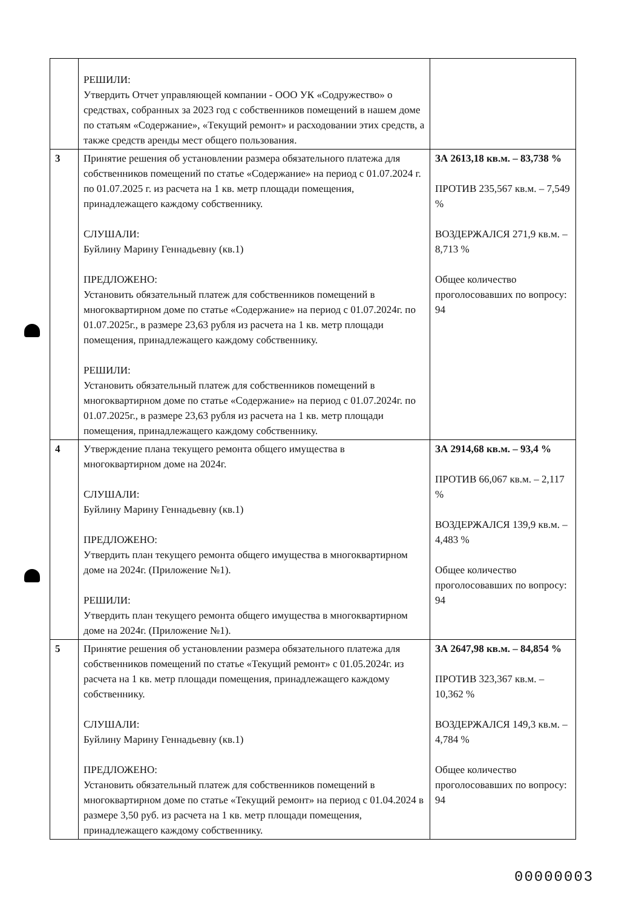| | РЕШИЛИ: Утвердить Отчет управляющей компании - ООО УК «Содружество» о средствах, собранных за 2023 год с собственников помещений в нашем доме по статьям «Содержание», «Текущий ремонт» и расходовании этих средств, а также средств аренды мест общего пользования. | |
| 3 | Принятие решения об установлении размера обязательного платежа для собственников помещений по статье «Содержание» на период с 01.07.2024 г. по 01.07.2025 г. из расчета на 1 кв. метр площади помещения, принадлежащего каждому собственнику. СЛУШАЛИ: Буйлину Марину Геннадьевну (кв.1) ПРЕДЛОЖЕНО: Установить обязательный платеж для собственников помещений в многоквартирном доме по статье «Содержание» на период с 01.07.2024г. по 01.07.2025г., в размере 23,63 рубля из расчета на 1 кв. метр площади помещения, принадлежащего каждому собственнику. РЕШИЛИ: Установить обязательный платеж для собственников помещений в многоквартирном доме по статье «Содержание» на период с 01.07.2024г. по 01.07.2025г., в размере 23,63 рубля из расчета на 1 кв. метр площади помещения, принадлежащего каждому собственнику. | ЗА 2613,18 кв.м. – 83,738 % ПРОТИВ 235,567 кв.м. – 7,549 % ВОЗДЕРЖАЛСЯ 271,9 кв.м. – 8,713 % Общее количество проголосовавших по вопросу: 94 |
| 4 | Утверждение плана текущего ремонта общего имущества в многоквартирном доме на 2024г. СЛУШАЛИ: Буйлину Марину Геннадьевну (кв.1) ПРЕДЛОЖЕНО: Утвердить план текущего ремонта общего имущества в многоквартирном доме на 2024г. (Приложение №1). РЕШИЛИ: Утвердить план текущего ремонта общего имущества в многоквартирном доме на 2024г. (Приложение №1). | ЗА 2914,68 кв.м. – 93,4 % ПРОТИВ 66,067 кв.м. – 2,117 % ВОЗДЕРЖАЛСЯ 139,9 кв.м. – 4,483 % Общее количество проголосовавших по вопросу: 94 |
| 5 | Принятие решения об установлении размера обязательного платежа для собственников помещений по статье «Текущий ремонт» с 01.05.2024г. из расчета на 1 кв. метр площади помещения, принадлежащего каждому собственнику. СЛУШАЛИ: Буйлину Марину Геннадьевну (кв.1) ПРЕДЛОЖЕНО: Установить обязательный платеж для собственников помещений в многоквартирном доме по статье «Текущий ремонт» на период с 01.04.2024 в размере 3,50 руб. из расчета на 1 кв. метр площади помещения, принадлежащего каждому собственнику. | ЗА 2647,98 кв.м. – 84,854 % ПРОТИВ 323,367 кв.м. – 10,362 % ВОЗДЕРЖАЛСЯ 149,3 кв.м. – 4,784 % Общее количество проголосовавших по вопросу: 94 |
00000003